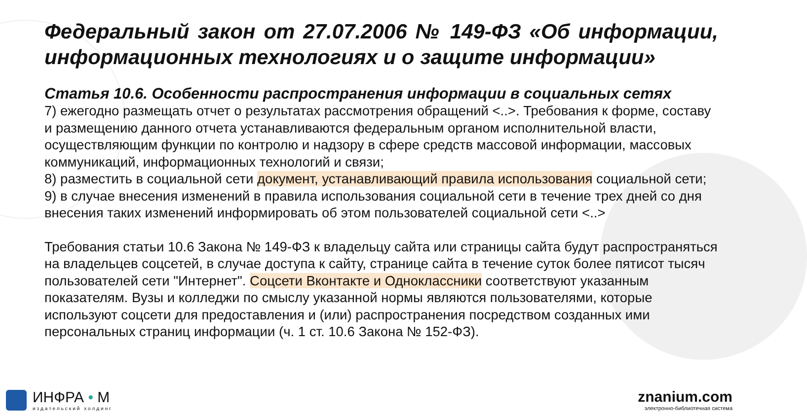Федеральный закон от 27.07.2006 № 149-ФЗ «Об информации, информационных технологиях и о защите информации»
Статья 10.6. Особенности распространения информации в социальных сетях
7) ежегодно размещать отчет о результатах рассмотрения обращений <..>. Требования к форме, составу и размещению данного отчета устанавливаются федеральным органом исполнительной власти, осуществляющим функции по контролю и надзору в сфере средств массовой информации, массовых коммуникаций, информационных технологий и связи;
8) разместить в социальной сети документ, устанавливающий правила использования социальной сети;
9) в случае внесения изменений в правила использования социальной сети в течение трех дней со дня внесения таких изменений информировать об этом пользователей социальной сети <..>
Требования статьи 10.6 Закона № 149-ФЗ к владельцу сайта или страницы сайта будут распространяться на владельцев соцсетей, в случае доступа к сайту, странице сайта в течение суток более пятисот тысяч пользователей сети "Интернет". Соцсети Вконтакте и Одноклассники соответствуют указанным показателям. Вузы и колледжи по смыслу указанной нормы являются пользователями, которые используют соцсети для предоставления и (или) распространения посредством созданных ими персональных страниц информации (ч. 1 ст. 10.6 Закона № 152-ФЗ).
ИНФРА • М
издательский холдинг
znanium.com
электронно-библиотечная система